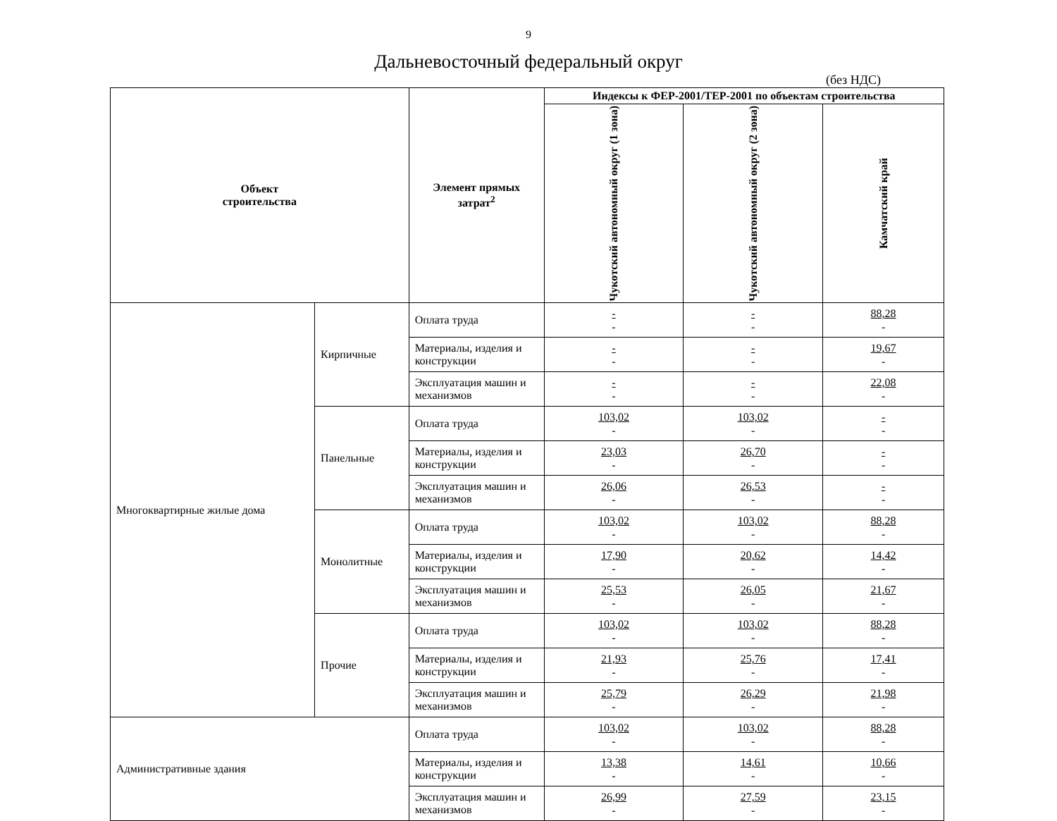9
Дальневосточный федеральный округ
(без НДС)
| Объект строительства | | Элемент прямых затрат<sup>2</sup> | Индексы к ФЕР-2001/ТЕР-2001 по объектам строительства | | |
| --- | --- | --- | --- | --- | --- |
| | | | Чукотский автономный округ (1 зона) | Чукотский автономный округ (2 зона) | Камчатский край |
| Многоквартирные жилые дома | Кирпичные | Оплата труда | - - | - - | 88,28 - |
| | | Материалы, изделия и конструкции | - - | - - | 19,67 - |
| | | Эксплуатация машин и механизмов | - - | - - | 22,08 - |
| | Панельные | Оплата труда | 103,02 - | 103,02 - | - - |
| | | Материалы, изделия и конструкции | 23,03 - | 26,70 - | - - |
| | | Эксплуатация машин и механизмов | 26,06 - | 26,53 - | - - |
| | Монолитные | Оплата труда | 103,02 - | 103,02 - | 88,28 - |
| | | Материалы, изделия и конструкции | 17,90 - | 20,62 - | 14,42 - |
| | | Эксплуатация машин и механизмов | 25,53 - | 26,05 - | 21,67 - |
| | Прочие | Оплата труда | 103,02 - | 103,02 - | 88,28 - |
| | | Материалы, изделия и конструкции | 21,93 - | 25,76 - | 17,41 - |
| | | Эксплуатация машин и механизмов | 25,79 - | 26,29 - | 21,98 - |
| Административные здания | | Оплата труда | 103,02 - | 103,02 - | 88,28 - |
| | | Материалы, изделия и конструкции | 13,38 - | 14,61 - | 10,66 - |
| | | Эксплуатация машин и механизмов | 26,99 - | 27,59 - | 23,15 - |